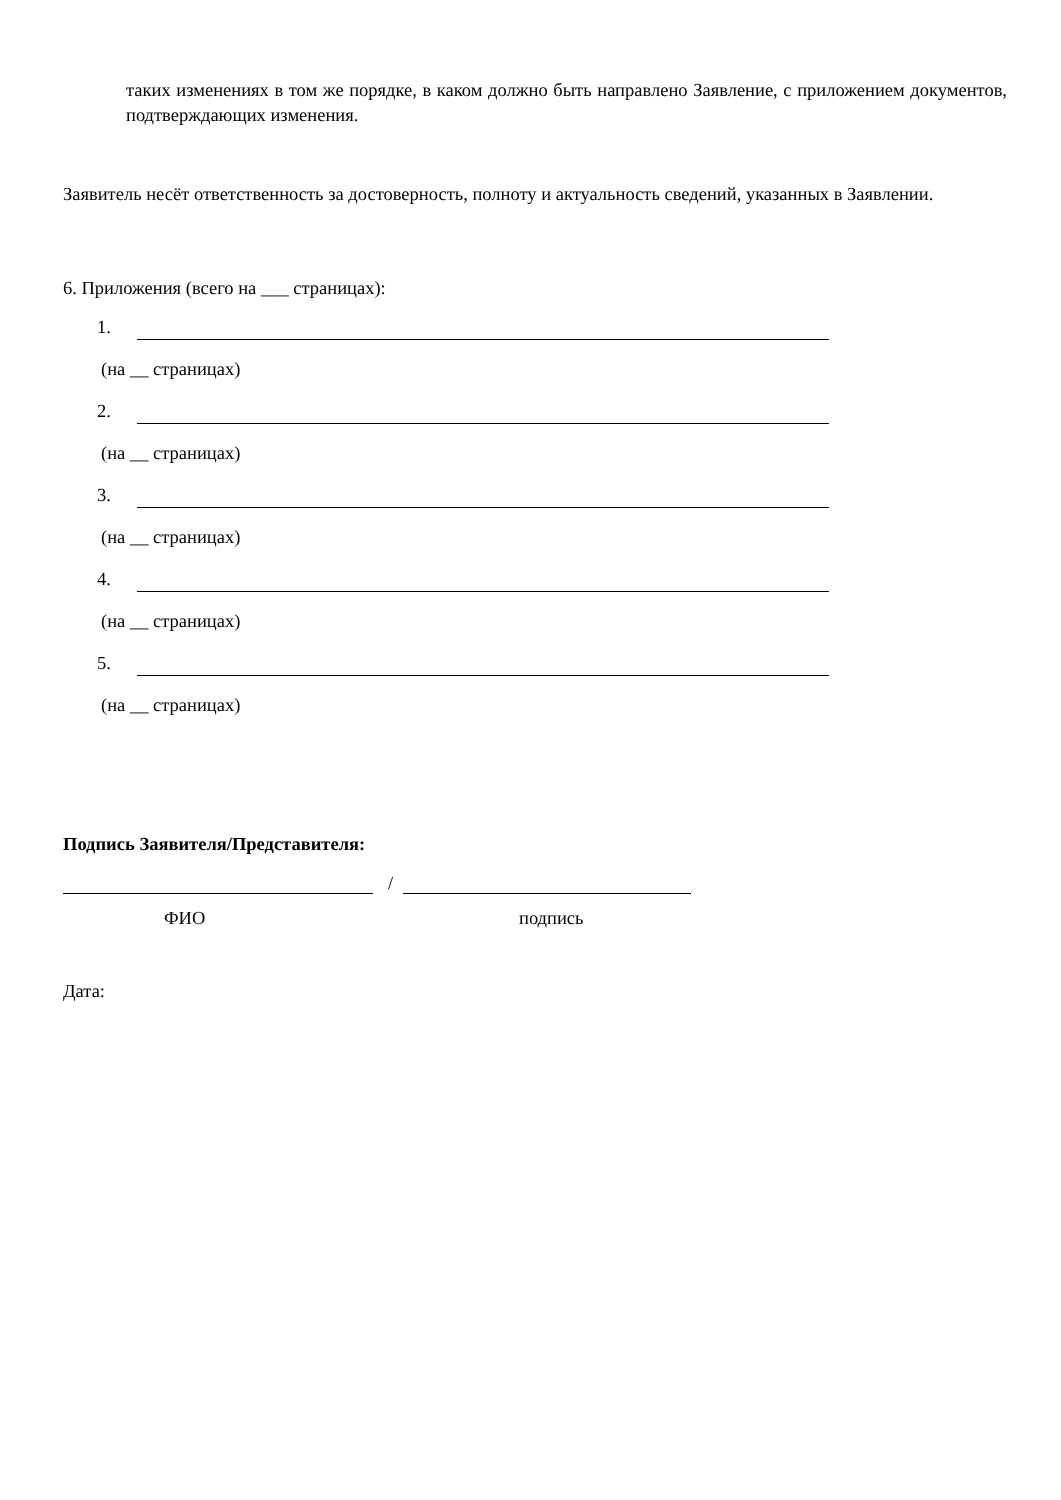таких изменениях в том же порядке, в каком должно быть направлено Заявление, с приложением документов, подтверждающих изменения.
Заявитель несёт ответственность за достоверность, полноту и актуальность сведений, указанных в Заявлении.
6. Приложения (всего на ___ страницах):
1.
(на __ страницах)
2.
(на __ страницах)
3.
(на __ страницах)
4.
(на __ страницах)
5.
(на __ страницах)
Подпись Заявителя/Представителя:
/
ФИО подпись
Дата: